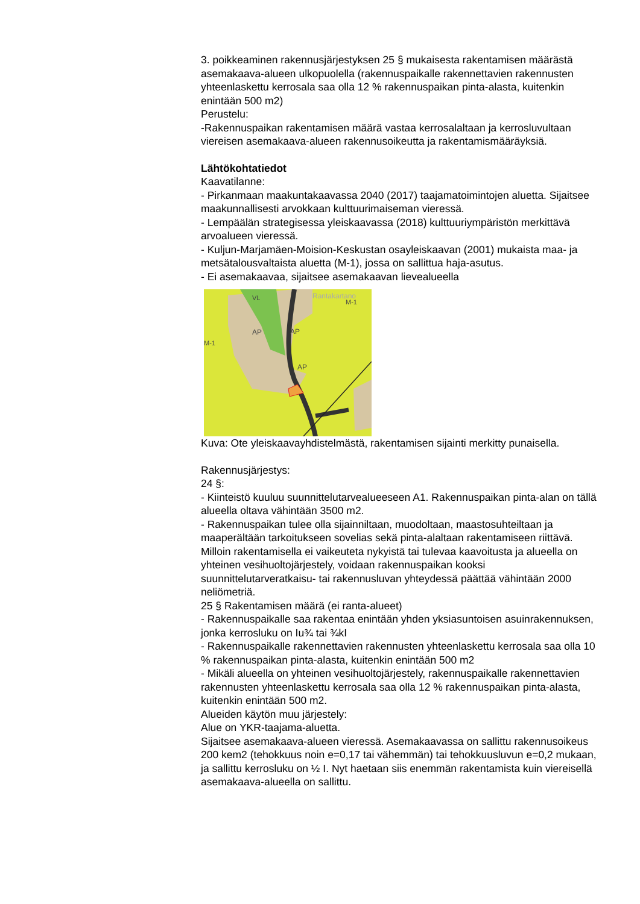3. poikkeaminen rakennusjärjestyksen 25 § mukaisesta rakentamisen määrästä asemakaava-alueen ulkopuolella (rakennuspaikalle rakennettavien rakennusten yhteenlaskettu kerrosala saa olla 12 % rakennuspaikan pinta-alasta, kuitenkin enintään 500 m2)
Perustelu:
-Rakennuspaikan rakentamisen määrä vastaa kerrosalaltaan ja kerrosluvultaan viereisen asemakaava-alueen rakennusoikeutta ja rakentamismääräyksiä.
Lähtökohtatiedot
Kaavatilanne:
- Pirkanmaan maakuntakaavassa 2040 (2017) taajamatoimintojen aluetta. Sijaitsee maakunnallisesti arvokkaan kulttuurimaiseman vieressä.
- Lempäälän strategisessa yleiskaavassa (2018) kulttuuriympäristön merkittävä arvoalueen vieressä.
- Kuljun-Marjamäen-Moision-Keskustan osayleiskaavan (2001) mukaista maa- ja metsätalousvaltaista aluetta (M-1), jossa on sallittua haja-asutus.
- Ei asemakaavaa, sijaitsee asemakaavan lievealueella
VL
Rantakartano
M-1
AP
AP
AP
M-1
Kuva: Ote yleiskaavayhdistelmästä, rakentamisen sijainti merkitty punaisella.
Rakennusjärjestys:
24 §:
- Kiinteistö kuuluu suunnittelutarvealueeseen A1. Rakennuspaikan pinta-alan on tällä alueella oltava vähintään 3500 m2.
- Rakennuspaikan tulee olla sijainniltaan, muodoltaan, maastosuhteiltaan ja maaperältään tarkoitukseen sovelias sekä pinta-alaltaan rakentamiseen riittävä. Milloin rakentamisella ei vaikeuteta nykyistä tai tulevaa kaavoitusta ja alueella on yhteinen vesihuoltojärjestely, voidaan rakennuspaikan kooksi suunnittelutarveratkaisu- tai rakennusluvan yhteydessä päättää vähintään 2000 neliömetriä.
25 § Rakentamisen määrä (ei ranta-alueet)
- Rakennuspaikalle saa rakentaa enintään yhden yksiasuntoisen asuinrakennuksen, jonka kerrosluku on Iu¾ tai ¾kI
- Rakennuspaikalle rakennettavien rakennusten yhteenlaskettu kerrosala saa olla 10 % rakennuspaikan pinta-alasta, kuitenkin enintään 500 m2
- Mikäli alueella on yhteinen vesihuoltojärjestely, rakennuspaikalle rakennettavien rakennusten yhteenlaskettu kerrosala saa olla 12 % rakennuspaikan pinta-alasta, kuitenkin enintään 500 m2.
Alueiden käytön muu järjestely:
Alue on YKR-taajama-aluetta.
Sijaitsee asemakaava-alueen vieressä. Asemakaavassa on sallittu rakennusoikeus 200 kem2 (tehokkuus noin e=0,17 tai vähemmän) tai tehokkuusluvun e=0,2 mukaan, ja sallittu kerrosluku on ½ I. Nyt haetaan siis enemmän rakentamista kuin viereisellä asemakaava-alueella on sallittu.